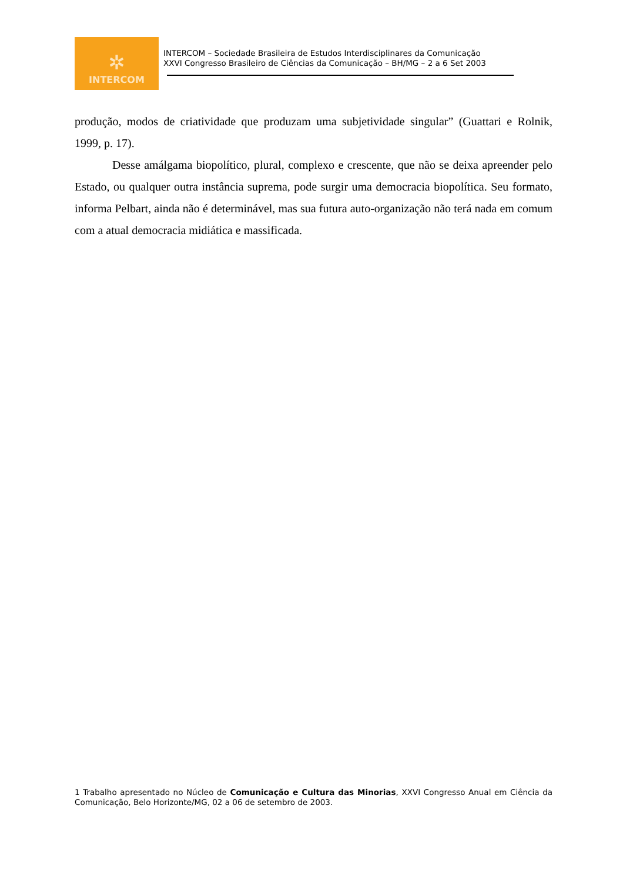✲
INTERCOM
INTERCOM – Sociedade Brasileira de Estudos Interdisciplinares da Comunicação
XXVI Congresso Brasileiro de Ciências da Comunicação – BH/MG – 2 a 6 Set 2003
produção, modos de criatividade que produzam uma subjetividade singular” (Guattari e Rolnik, 1999, p. 17).
Desse amálgama biopolítico, plural, complexo e crescente, que não se deixa apreender pelo Estado, ou qualquer outra instância suprema, pode surgir uma democracia biopolítica. Seu formato, informa Pelbart, ainda não é determinável, mas sua futura auto-organização não terá nada em comum com a atual democracia midiática e massificada.
1 Trabalho apresentado no Núcleo de Comunicação e Cultura das Minorias, XXVI Congresso Anual em Ciência da Comunicação, Belo Horizonte/MG, 02 a 06 de setembro de 2003.